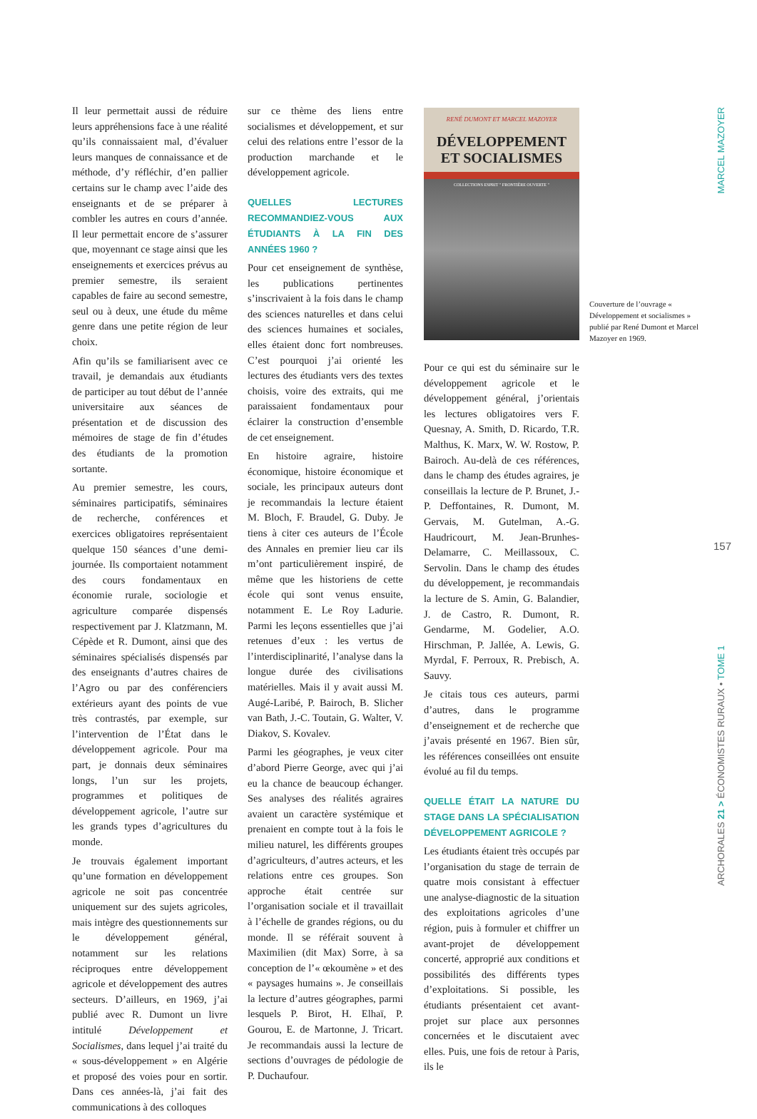Il leur permettait aussi de réduire leurs appréhensions face à une réalité qu’ils connaissaient mal, d’évaluer leurs manques de connaissance et de méthode, d’y réfléchir, d’en pallier certains sur le champ avec l’aide des enseignants et de se préparer à combler les autres en cours d’année. Il leur permettait encore de s’assurer que, moyennant ce stage ainsi que les enseignements et exercices prévus au premier semestre, ils seraient capables de faire au second semestre, seul ou à deux, une étude du même genre dans une petite région de leur choix.
Afin qu’ils se familiarisent avec ce travail, je demandais aux étudiants de participer au tout début de l’année universitaire aux séances de présentation et de discussion des mémoires de stage de fin d’études des étudiants de la promotion sortante.
Au premier semestre, les cours, séminaires participatifs, séminaires de recherche, conférences et exercices obligatoires représentaient quelque 150 séances d’une demi-journée. Ils comportaient notamment des cours fondamentaux en économie rurale, sociologie et agriculture comparée dispensés respectivement par J. Klatzmann, M. Cépède et R. Dumont, ainsi que des séminaires spécialisés dispensés par des enseignants d’autres chaires de l’Agro ou par des conférenciers extérieurs ayant des points de vue très contrastés, par exemple, sur l’intervention de l’État dans le développement agricole. Pour ma part, je donnais deux séminaires longs, l’un sur les projets, programmes et politiques de développement agricole, l’autre sur les grands types d’agricultures du monde.
Je trouvais également important qu’une formation en développement agricole ne soit pas concentrée uniquement sur des sujets agricoles, mais intègre des questionnements sur le développement général, notamment sur les relations réciproques entre développement agricole et développement des autres secteurs. D’ailleurs, en 1969, j’ai publié avec R. Dumont un livre intitulé Développement et Socialismes, dans lequel j’ai traité du « sous-développement » en Algérie et proposé des voies pour en sortir. Dans ces années-là, j’ai fait des communications à des colloques
sur ce thème des liens entre socialismes et développement, et sur celui des relations entre l’essor de la production marchande et le développement agricole.
QUELLES LECTURES RECOMMANDIEZ-VOUS AUX ÉTUDIANTS À LA FIN DES ANNÉES 1960 ?
Pour cet enseignement de synthèse, les publications pertinentes s’inscrivaient à la fois dans le champ des sciences naturelles et dans celui des sciences humaines et sociales, elles étaient donc fort nombreuses. C’est pourquoi j’ai orienté les lectures des étudiants vers des textes choisis, voire des extraits, qui me paraissaient fondamentaux pour éclairer la construction d’ensemble de cet enseignement.
En histoire agraire, histoire économique, histoire économique et sociale, les principaux auteurs dont je recommandais la lecture étaient M. Bloch, F. Braudel, G. Duby. Je tiens à citer ces auteurs de l’École des Annales en premier lieu car ils m’ont particulièrement inspiré, de même que les historiens de cette école qui sont venus ensuite, notamment E. Le Roy Ladurie. Parmi les leçons essentielles que j’ai retenues d’eux : les vertus de l’interdisciplinarité, l’analyse dans la longue durée des civilisations matérielles. Mais il y avait aussi M. Augé-Laribé, P. Bairoch, B. Slicher van Bath, J.-C. Toutain, G. Walter, V. Diakov, S. Kovalev.
Parmi les géographes, je veux citer d’abord Pierre George, avec qui j’ai eu la chance de beaucoup échanger. Ses analyses des réalités agraires avaient un caractère systémique et prenaient en compte tout à la fois le milieu naturel, les différents groupes d’agriculteurs, d’autres acteurs, et les relations entre ces groupes. Son approche était centrée sur l’organisation sociale et il travaillait à l’échelle de grandes régions, ou du monde. Il se référait souvent à Maximilien (dit Max) Sorre, à sa conception de l’« œkoumène » et des « paysages humains ». Je conseillais la lecture d’autres géographes, parmi lesquels P. Birot, H. Elhaï, P. Gourou, E. de Martonne, J. Tricart. Je recommandais aussi la lecture de sections d’ouvrages de pédologie de P. Duchaufour.
RENÉ DUMONT ET MARCEL MAZOYER
DÉVELOPPEMENT
ET SOCIALISMES
COLLECTIONS ESPRIT " FRONTIÈRE OUVERTE "
Pour ce qui est du séminaire sur le développement agricole et le développement général, j’orientais les lectures obligatoires vers F. Quesnay, A. Smith, D. Ricardo, T.R. Malthus, K. Marx, W. W. Rostow, P. Bairoch. Au-delà de ces références, dans le champ des études agraires, je conseillais la lecture de P. Brunet, J.-P. Deffontaines, R. Dumont, M. Gervais, M. Gutelman, A.-G. Haudricourt, M. Jean-Brunhes-Delamarre, C. Meillassoux, C. Servolin. Dans le champ des études du développement, je recommandais la lecture de S. Amin, G. Balandier, J. de Castro, R. Dumont, R. Gendarme, M. Godelier, A.O. Hirschman, P. Jallée, A. Lewis, G. Myrdal, F. Perroux, R. Prebisch, A. Sauvy.
Je citais tous ces auteurs, parmi d’autres, dans le programme d’enseignement et de recherche que j’avais présenté en 1967. Bien sûr, les références conseillées ont ensuite évolué au fil du temps.
QUELLE ÉTAIT LA NATURE DU STAGE DANS LA SPÉCIALISATION DÉVELOPPEMENT AGRICOLE ?
Les étudiants étaient très occupés par l’organisation du stage de terrain de quatre mois consistant à effectuer une analyse-diagnostic de la situation des exploitations agricoles d’une région, puis à formuler et chiffrer un avant-projet de développement concerté, approprié aux conditions et possibilités des différents types d’exploitations. Si possible, les étudiants présentaient cet avant-projet sur place aux personnes concernées et le discutaient avec elles. Puis, une fois de retour à Paris, ils le
Couverture de l’ouvrage « Développement et socialismes » publié par René Dumont et Marcel Mazoyer en 1969.
MARCEL MAZOYER
157
ARCHORALES 21 > ÉCONOMISTES RURAUX • TOME 1